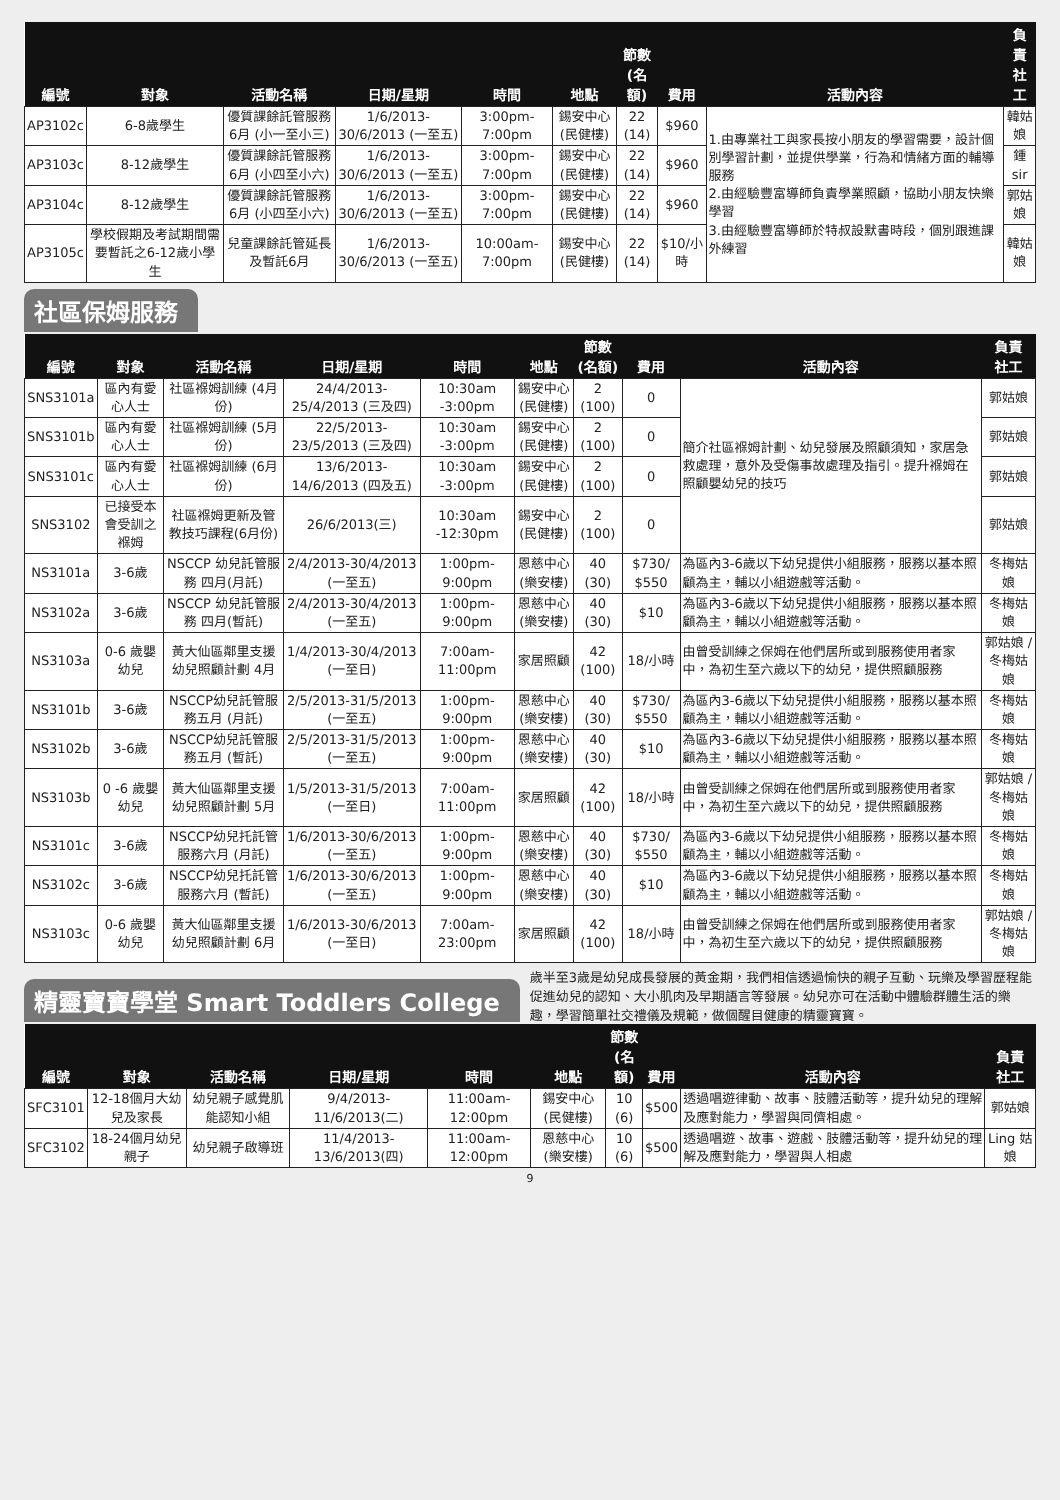| 編號 | 對象 | 活動名稱 | 日期/星期 | 時間 | 地點 | 節數 (名額) | 費用 | 活動內容 | 負責 社工 |
| --- | --- | --- | --- | --- | --- | --- | --- | --- | --- |
| AP3102c | 6-8歲學生 | 優質課餘託管服務 6月 (小一至小三) | 1/6/2013-30/6/2013 (一至五) | 3:00pm-7:00pm | 錫安中心 (民健樓) | 22 (14) | $960 | 1.由專業社工與家長按小朋友的學習需要，設計個別學習計劃，並提供學業，行為和情緒方面的輔導服務 2.由經驗豐富導師負責學業照顧，協助小朋友快樂學習 3.由經驗豐富導師於特叔設默書時段，個別跟進課外練習 | 韓姑娘 |
| AP3103c | 8-12歲學生 | 優質課餘託管服務 6月 (小四至小六) | 1/6/2013-30/6/2013 (一至五) | 3:00pm-7:00pm | 錫安中心 (民健樓) | 22 (14) | $960 | | 鍾sir |
| AP3104c | 8-12歲學生 | 優質課餘託管服務 6月 (小四至小六) | 1/6/2013-30/6/2013 (一至五) | 3:00pm-7:00pm | 錫安中心 (民健樓) | 22 (14) | $960 | | 郭姑娘 |
| AP3105c | 學校假期及考試期間需要暫託之6-12歲小學生 | 兒童課餘託管延長及暫託6月 | 1/6/2013-30/6/2013 (一至五) | 10:00am-7:00pm | 錫安中心 (民健樓) | 22 (14) | $10/小時 | | 韓姑娘 |
社區保姆服務
| 編號 | 對象 | 活動名稱 | 日期/星期 | 時間 | 地點 | 節數 (名額) | 費用 | 活動內容 | 負責 社工 |
| --- | --- | --- | --- | --- | --- | --- | --- | --- | --- |
| SNS3101a | 區內有愛心人士 | 社區褓姆訓練 (4月份) | 24/4/2013-25/4/2013 (三及四) | 10:30am -3:00pm | 錫安中心 (民健樓) | 2 (100) | 0 | 簡介社區褓姆計劃、幼兒發展及照顧須知，家居急救處理，意外及受傷事故處理及指引。提升褓姆在照顧嬰幼兒的技巧 | 郭姑娘 |
| SNS3101b | 區內有愛心人士 | 社區褓姆訓練 (5月份) | 22/5/2013-23/5/2013 (三及四) | 10:30am -3:00pm | 錫安中心 (民健樓) | 2 (100) | 0 | | 郭姑娘 |
| SNS3101c | 區內有愛心人士 | 社區褓姆訓練 (6月份) | 13/6/2013-14/6/2013 (四及五) | 10:30am -3:00pm | 錫安中心 (民健樓) | 2 (100) | 0 | | 郭姑娘 |
| SNS3102 | 已接受本會受訓之褓姆 | 社區褓姆更新及管教技巧課程(6月份) | 26/6/2013(三) | 10:30am -12:30pm | 錫安中心 (民健樓) | 2 (100) | 0 | | 郭姑娘 |
| NS3101a | 3-6歲 | NSCCP 幼兒託管服務 四月(月託) | 2/4/2013-30/4/2013 (一至五) | 1:00pm-9:00pm | 恩慈中心 (樂安樓) | 40 (30) | $730/ $550 | 為區內3-6歲以下幼兒提供小組服務，服務以基本照顧為主，輔以小組遊戲等活動。 | 冬梅姑娘 |
| NS3102a | 3-6歲 | NSCCP 幼兒託管服務 四月(暫託) | 2/4/2013-30/4/2013 (一至五) | 1:00pm-9:00pm | 恩慈中心 (樂安樓) | 40 (30) | $10 | 為區內3-6歲以下幼兒提供小組服務，服務以基本照顧為主，輔以小組遊戲等活動。 | 冬梅姑娘 |
| NS3103a | 0-6 歲嬰幼兒 | 黃大仙區鄰里支援幼兒照顧計劃 4月 | 1/4/2013-30/4/2013 (一至日) | 7:00am-11:00pm | 家居照顧 | 42 (100) | 18/小時 | 由曾受訓練之保姆在他們居所或到服務使用者家中，為初生至六歲以下的幼兒，提供照顧服務 | 郭姑娘 /冬梅姑娘 |
| NS3101b | 3-6歲 | NSCCP幼兒託管服務五月 (月託) | 2/5/2013-31/5/2013 (一至五) | 1:00pm-9:00pm | 恩慈中心 (樂安樓) | 40 (30) | $730/ $550 | 為區內3-6歲以下幼兒提供小組服務，服務以基本照顧為主，輔以小組遊戲等活動。 | 冬梅姑娘 |
| NS3102b | 3-6歲 | NSCCP幼兒託管服務五月 (暫託) | 2/5/2013-31/5/2013 (一至五) | 1:00pm-9:00pm | 恩慈中心 (樂安樓) | 40 (30) | $10 | 為區內3-6歲以下幼兒提供小組服務，服務以基本照顧為主，輔以小組遊戲等活動。 | 冬梅姑娘 |
| NS3103b | 0 -6 歲嬰幼兒 | 黃大仙區鄰里支援幼兒照顧計劃 5月 | 1/5/2013-31/5/2013 (一至日) | 7:00am-11:00pm | 家居照顧 | 42 (100) | 18/小時 | 由曾受訓練之保姆在他們居所或到服務使用者家中，為初生至六歲以下的幼兒，提供照顧服務 | 郭姑娘 /冬梅姑娘 |
| NS3101c | 3-6歲 | NSCCP幼兒托託管服務六月 (月託) | 1/6/2013-30/6/2013 (一至五) | 1:00pm-9:00pm | 恩慈中心 (樂安樓) | 40 (30) | $730/ $550 | 為區內3-6歲以下幼兒提供小組服務，服務以基本照顧為主，輔以小組遊戲等活動。 | 冬梅姑娘 |
| NS3102c | 3-6歲 | NSCCP幼兒托託管服務六月 (暫託) | 1/6/2013-30/6/2013 (一至五) | 1:00pm-9:00pm | 恩慈中心 (樂安樓) | 40 (30) | $10 | 為區內3-6歲以下幼兒提供小組服務，服務以基本照顧為主，輔以小組遊戲等活動。 | 冬梅姑娘 |
| NS3103c | 0-6 歲嬰幼兒 | 黃大仙區鄰里支援幼兒照顧計劃 6月 | 1/6/2013-30/6/2013 (一至日) | 7:00am-23:00pm | 家居照顧 | 42 (100) | 18/小時 | 由曾受訓練之保姆在他們居所或到服務使用者家中，為初生至六歲以下的幼兒，提供照顧服務 | 郭姑娘 /冬梅姑娘 |
精靈寶寶學堂 Smart Toddlers College
歲半至3歲是幼兒成長發展的黃金期，我們相信透過愉快的親子互動、玩樂及學習歷程能促進幼兒的認知、大小肌肉及早期語言等發展。幼兒亦可在活動中體驗群體生活的樂趣，學習簡單社交禮儀及規範，做個醒目健康的精靈寶寶。
| 編號 | 對象 | 活動名稱 | 日期/星期 | 時間 | 地點 | 節數 (名額) | 費用 | 活動內容 | 負責 社工 |
| --- | --- | --- | --- | --- | --- | --- | --- | --- | --- |
| SFC3101 | 12-18個月大幼兒及家長 | 幼兒親子感覺肌能認知小組 | 9/4/2013-11/6/2013(二) | 11:00am-12:00pm | 錫安中心 (民健樓) | 10 (6) | $500 | 透過唱遊律動、故事、肢體活動等，提升幼兒的理解及應對能力，學習與同儕相處。 | 郭姑娘 |
| SFC3102 | 18-24個月幼兒親子 | 幼兒親子啟導班 | 11/4/2013-13/6/2013(四) | 11:00am-12:00pm | 恩慈中心 (樂安樓) | 10 (6) | $500 | 透過唱遊、故事、遊戲、肢體活動等，提升幼兒的理解及應對能力，學習與人相處 | Ling 姑娘 |
9